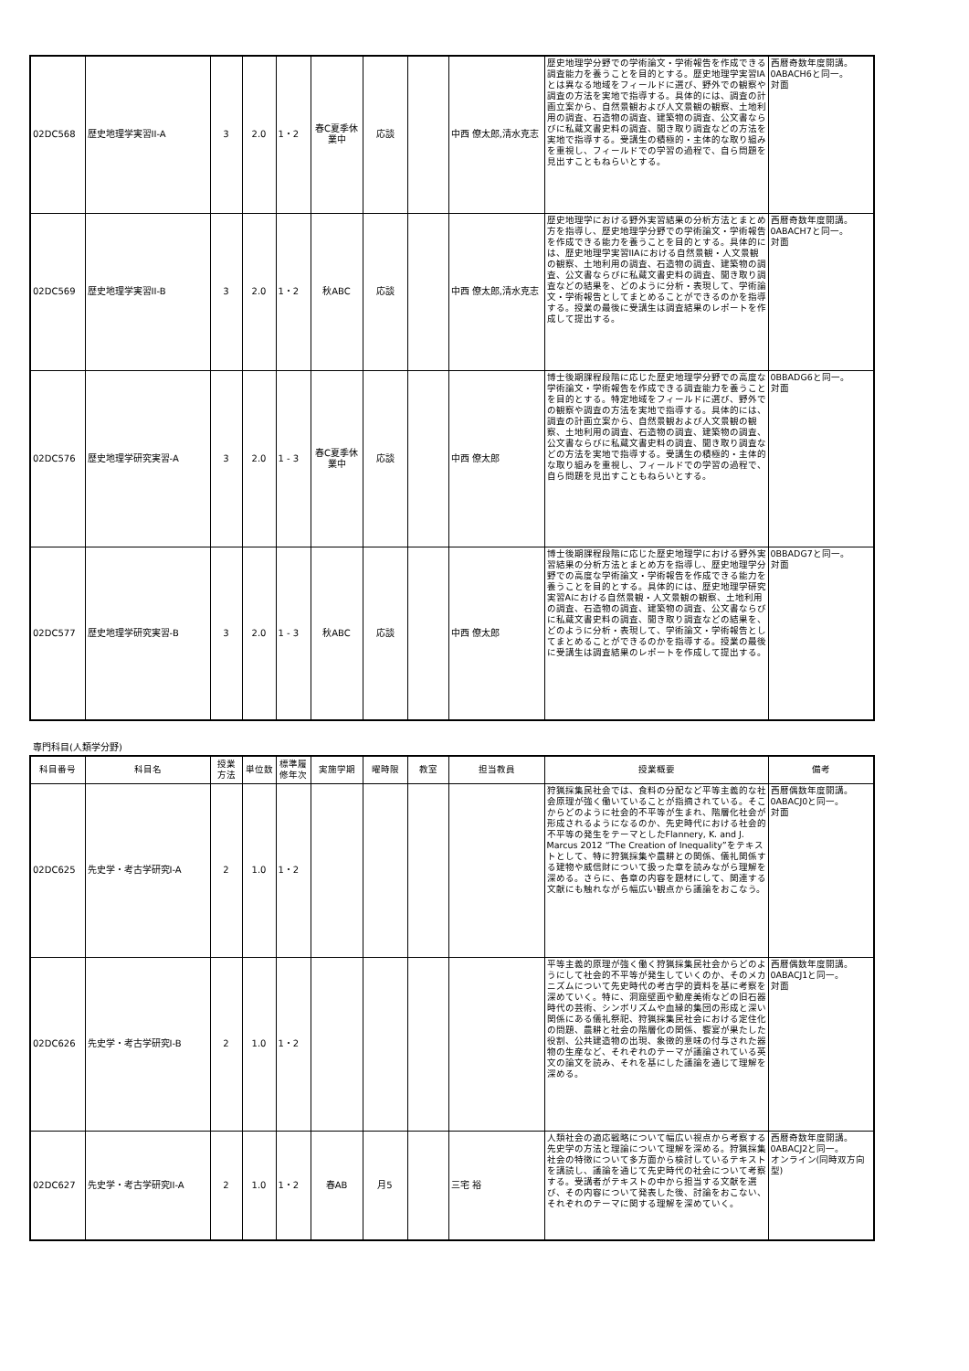| 02DC568 | 歴史地理学実習II-A | 3 | 2.0 | 1・2 | 春C夏季休業中 | 応談 | | 中西 僚太郎,清水克志 | 歴史地理学分野での学術論文・学術報告を作成できる調査能力を養うことを目的とする。歴史地理学実習IAとは異なる地域をフィールドに選び、野外での観察や調査の方法を実地で指導する。具体的には、調査の計画立案から、自然景観および人文景観の観察、土地利用の調査、石造物の調査、建築物の調査、公文書ならびに私蔵文書史料の調査、聞き取り調査などの方法を実地で指導する。受講生の積極的・主体的な取り組みを重視し、フィールドでの学習の過程で、自ら問題を見出すこともねらいとする。 | 西暦奇数年度開講。 0ABACH6と同一。 対面 |
| 02DC569 | 歴史地理学実習II-B | 3 | 2.0 | 1・2 | 秋ABC | 応談 | | 中西 僚太郎,清水克志 | 歴史地理学における野外実習結果の分析方法とまとめ方を指導し、歴史地理学分野での学術論文・学術報告を作成できる能力を養うことを目的とする。具体的には、歴史地理学実習IIAにおける自然景観・人文景観の観察、土地利用の調査、石造物の調査、建築物の調査、公文書ならびに私蔵文書史料の調査、聞き取り調査などの結果を、どのように分析・表現して、学術論文・学術報告としてまとめることができるのかを指導する。授業の最後に受講生は調査結果のレポートを作成して提出する。 | 西暦奇数年度開講。 0ABACH7と同一。 対面 |
| 02DC576 | 歴史地理学研究実習-A | 3 | 2.0 | 1 - 3 | 春C夏季休業中 | 応談 | | 中西 僚太郎 | 博士後期課程段階に応じた歴史地理学分野での高度な学術論文・学術報告を作成できる調査能力を養うことを目的とする。特定地域をフィールドに選び、野外での観察や調査の方法を実地で指導する。具体的には、調査の計画立案から、自然景観および人文景観の観察、土地利用の調査、石造物の調査、建築物の調査、公文書ならびに私蔵文書史料の調査、聞き取り調査などの方法を実地で指導する。受講生の積極的・主体的な取り組みを重視し、フィールドでの学習の過程で、自ら問題を見出すこともねらいとする。 | 0BBADG6と同一。 対面 |
| 02DC577 | 歴史地理学研究実習-B | 3 | 2.0 | 1 - 3 | 秋ABC | 応談 | | 中西 僚太郎 | 博士後期課程段階に応じた歴史地理学における野外実習結果の分析方法とまとめ方を指導し、歴史地理学分野での高度な学術論文・学術報告を作成できる能力を養うことを目的とする。具体的には、歴史地理学研究実習Aにおける自然景観・人文景観の観察、土地利用の調査、石造物の調査、建築物の調査、公文書ならびに私蔵文書史料の調査、聞き取り調査などの結果を、どのように分析・表現して、学術論文・学術報告としてまとめることができるのかを指導する。授業の最後に受講生は調査結果のレポートを作成して提出する。 | 0BBADG7と同一。 対面 |
専門科目(人類学分野)
| 科目番号 | 科目名 | 授業 方法 | 単位数 | 標準履 修年次 | 実施学期 | 曜時限 | 教室 | 担当教員 | 授業概要 | 備考 |
| --- | --- | --- | --- | --- | --- | --- | --- | --- | --- | --- |
| 02DC625 | 先史学・考古学研究I-A | 2 | 1.0 | 1・2 | | | | | 狩猟採集民社会では、食料の分配など平等主義的な社会原理が強く働いていることが指摘されている。そこからどのように社会的不平等が生まれ、階層化社会が形成されるようになるのか、先史時代における社会的不平等の発生をテーマとしたFlannery, K. and J. Marcus 2012 “The Creation of Inequality”をテキストとして、特に狩猟採集や農耕との関係、儀礼関係する建物や威信財について扱った章を読みながら理解を深める。さらに、各章の内容を題材にして、関連する文献にも触れながら幅広い観点から議論をおこなう。 | 西暦偶数年度開講。 0ABACJ0と同一。 対面 |
| 02DC626 | 先史学・考古学研究I-B | 2 | 1.0 | 1・2 | | | | | 平等主義的原理が強く働く狩猟採集民社会からどのようにして社会的不平等が発生していくのか、そのメカニズムについて先史時代の考古学的資料を基に考察を深めていく。特に、洞窟壁画や動産美術などの旧石器時代の芸術、シンボリズムや血縁的集団の形成と深い関係にある儀礼祭祀、狩猟採集民社会における定住化の問題、農耕と社会の階層化の関係、饗宴が果たした役割、公共建造物の出現、象徴的意味の付与された器物の生産など、それぞれのテーマが議論されている英文の論文を読み、それを基にした議論を通じて理解を深める。 | 西暦偶数年度開講。 0ABACJ1と同一。 対面 |
| 02DC627 | 先史学・考古学研究II-A | 2 | 1.0 | 1・2 | 春AB | 月5 | | 三宅 裕 | 人類社会の適応戦略について幅広い視点から考察する先史学の方法と理論について理解を深める。狩猟採集社会の特徴について多方面から検討しているテキストを講読し、議論を通じて先史時代の社会について考察する。受講者がテキストの中から担当する文献を選び、その内容について発表した後、討論をおこない、それぞれのテーマに関する理解を深めていく。 | 西暦奇数年度開講。 0ABACJ2と同一。 オンライン(同時双方向型) |